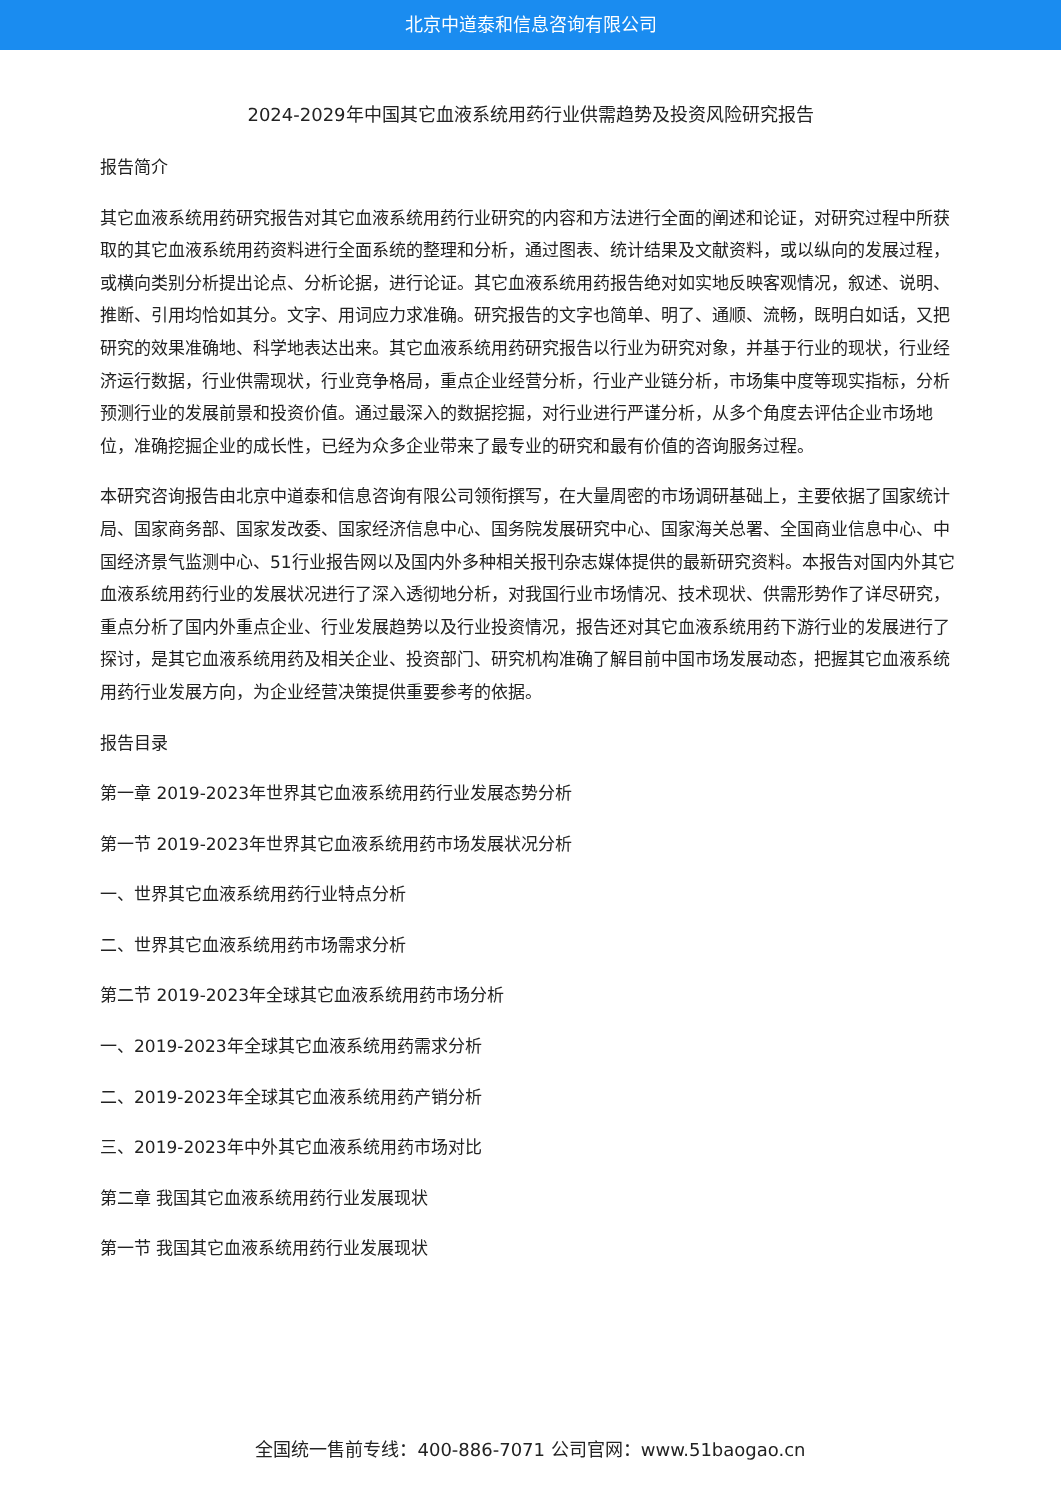北京中道泰和信息咨询有限公司
2024-2029年中国其它血液系统用药行业供需趋势及投资风险研究报告
报告简介
其它血液系统用药研究报告对其它血液系统用药行业研究的内容和方法进行全面的阐述和论证，对研究过程中所获取的其它血液系统用药资料进行全面系统的整理和分析，通过图表、统计结果及文献资料，或以纵向的发展过程，或横向类别分析提出论点、分析论据，进行论证。其它血液系统用药报告绝对如实地反映客观情况，叙述、说明、推断、引用均恰如其分。文字、用词应力求准确。研究报告的文字也简单、明了、通顺、流畅，既明白如话，又把研究的效果准确地、科学地表达出来。其它血液系统用药研究报告以行业为研究对象，并基于行业的现状，行业经济运行数据，行业供需现状，行业竞争格局，重点企业经营分析，行业产业链分析，市场集中度等现实指标，分析预测行业的发展前景和投资价值。通过最深入的数据挖掘，对行业进行严谨分析，从多个角度去评估企业市场地位，准确挖掘企业的成长性，已经为众多企业带来了最专业的研究和最有价值的咨询服务过程。
本研究咨询报告由北京中道泰和信息咨询有限公司领衔撰写，在大量周密的市场调研基础上，主要依据了国家统计局、国家商务部、国家发改委、国家经济信息中心、国务院发展研究中心、国家海关总署、全国商业信息中心、中国经济景气监测中心、51行业报告网以及国内外多种相关报刊杂志媒体提供的最新研究资料。本报告对国内外其它血液系统用药行业的发展状况进行了深入透彻地分析，对我国行业市场情况、技术现状、供需形势作了详尽研究，重点分析了国内外重点企业、行业发展趋势以及行业投资情况，报告还对其它血液系统用药下游行业的发展进行了探讨，是其它血液系统用药及相关企业、投资部门、研究机构准确了解目前中国市场发展动态，把握其它血液系统用药行业发展方向，为企业经营决策提供重要参考的依据。
报告目录
第一章 2019-2023年世界其它血液系统用药行业发展态势分析
第一节 2019-2023年世界其它血液系统用药市场发展状况分析
一、世界其它血液系统用药行业特点分析
二、世界其它血液系统用药市场需求分析
第二节 2019-2023年全球其它血液系统用药市场分析
一、2019-2023年全球其它血液系统用药需求分析
二、2019-2023年全球其它血液系统用药产销分析
三、2019-2023年中外其它血液系统用药市场对比
第二章 我国其它血液系统用药行业发展现状
第一节 我国其它血液系统用药行业发展现状
全国统一售前专线：400-886-7071 公司官网：www.51baogao.cn